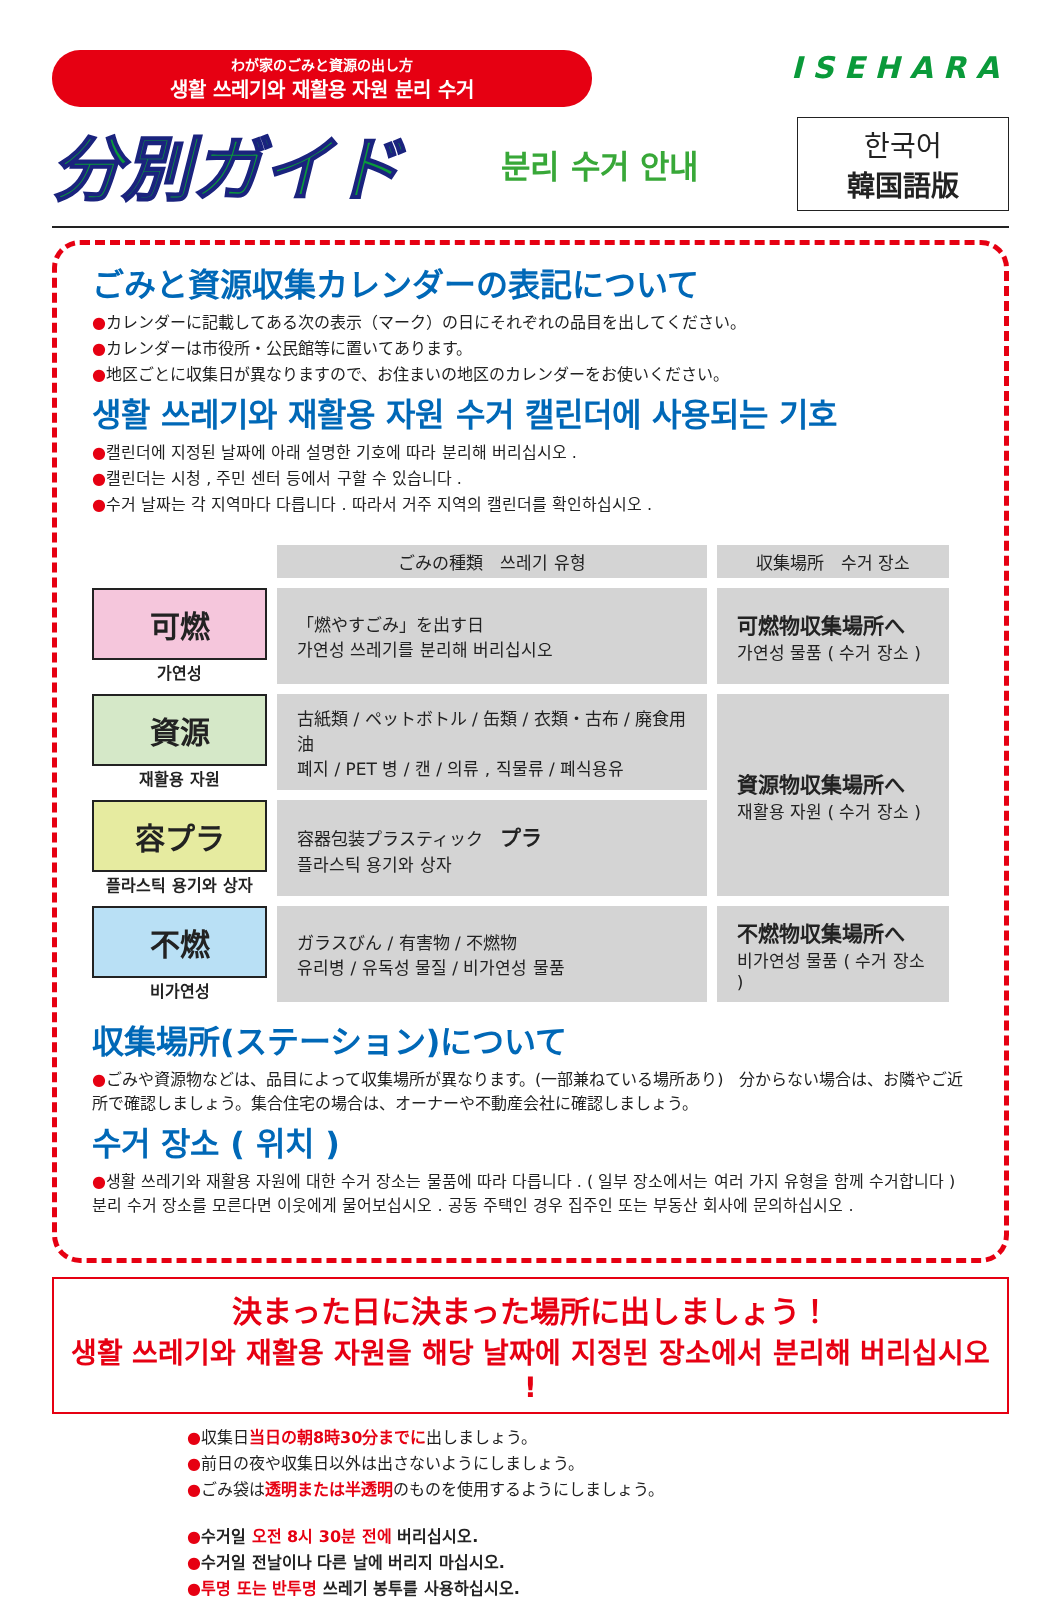わが家のごみと資源の出し方
생활 쓰레기와 재활용 자원 분리 수거
ISEHARA
分別ガイド
분리 수거 안내
한국어
韓国語版
ごみと資源収集カレンダーの表記について
●カレンダーに記載してある次の表示（マーク）の日にそれぞれの品目を出してください。
●カレンダーは市役所・公民館等に置いてあります。
●地区ごとに収集日が異なりますので、お住まいの地区のカレンダーをお使いください。
생활 쓰레기와 재활용 자원 수거 캘린더에 사용되는 기호
●캘린더에 지정된 날짜에 아래 설명한 기호에 따라 분리해 버리십시오 .
●캘린더는 시청 , 주민 센터 등에서 구할 수 있습니다 .
●수거 날짜는 각 지역마다 다릅니다 . 따라서 거주 지역의 캘린더를 확인하십시오 .
| | ごみの種類 쓰레기 유형 | 収集場所 수거 장소 |
| 可燃 가연성 | 「燃やすごみ」を出す日 가연성 쓰레기를 분리해 버리십시오 | 可燃物収集場所へ 가연성 물품 ( 수거 장소 ) |
| 資源 재활용 자원 | 古紙類 / ペットボトル / 缶類 / 衣類・古布 / 廃食用油 폐지 / PET 병 / 캔 / 의류 , 직물류 / 폐식용유 | 資源物収集場所へ 재활용 자원 ( 수거 장소 ) |
| 容プラ 플라스틱 용기와 상자 | 容器包装プラスティック プラ 플라스틱 용기와 상자 | |
| 不燃 비가연성 | ガラスびん / 有害物 / 不燃物 유리병 / 유독성 물질 / 비가연성 물품 | 不燃物収集場所へ 비가연성 물품 ( 수거 장소 ) |
収集場所(ステーション)について
●ごみや資源物などは、品目によって収集場所が異なります。(一部兼ねている場所あり)　分からない場合は、お隣やご近所で確認しましょう。集合住宅の場合は、オーナーや不動産会社に確認しましょう。
수거 장소 ( 위치 )
●생활 쓰레기와 재활용 자원에 대한 수거 장소는 물품에 따라 다릅니다 . ( 일부 장소에서는 여러 가지 유형을 함께 수거합니다 ) 분리 수거 장소를 모른다면 이웃에게 물어보십시오 . 공동 주택인 경우 집주인 또는 부동산 회사에 문의하십시오 .
決まった日に決まった場所に出しましょう！
생활 쓰레기와 재활용 자원을 해당 날짜에 지정된 장소에서 분리해 버리십시오 !
●収集日当日の朝8時30分までに出しましょう。
●前日の夜や収集日以外は出さないようにしましょう。
●ごみ袋は透明または半透明のものを使用するようにしましょう。
●수거일 오전 8시 30분 전에 버리십시오.
●수거일 전날이나 다른 날에 버리지 마십시오.
●투명 또는 반투명 쓰레기 봉투를 사용하십시오.